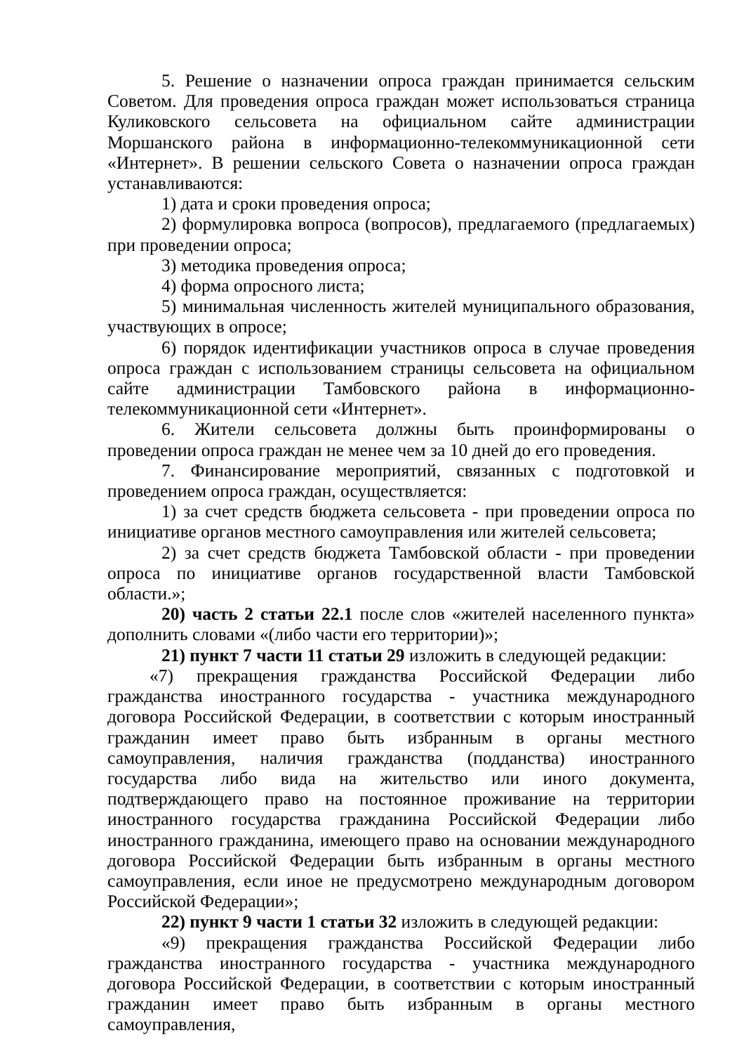5. Решение о назначении опроса граждан принимается сельским Советом. Для проведения опроса граждан может использоваться страница Куликовского сельсовета на официальном сайте администрации Моршанского района в информационно-телекоммуникационной сети «Интернет». В решении сельского Совета о назначении опроса граждан устанавливаются:
1) дата и сроки проведения опроса;
2) формулировка вопроса (вопросов), предлагаемого (предлагаемых) при проведении опроса;
3) методика проведения опроса;
4) форма опросного листа;
5) минимальная численность жителей муниципального образования, участвующих в опросе;
6) порядок идентификации участников опроса в случае проведения опроса граждан с использованием страницы сельсовета на официальном сайте администрации Тамбовского района в информационно-телекоммуникационной сети «Интернет».
6. Жители сельсовета должны быть проинформированы о проведении опроса граждан не менее чем за 10 дней до его проведения.
7. Финансирование мероприятий, связанных с подготовкой и проведением опроса граждан, осуществляется:
1) за счет средств бюджета сельсовета - при проведении опроса по инициативе органов местного самоуправления или жителей сельсовета;
2) за счет средств бюджета Тамбовской области - при проведении опроса по инициативе органов государственной власти Тамбовской области.»;
20) часть 2 статьи 22.1 после слов «жителей населенного пункта» дополнить словами «(либо части его территории)»;
21) пункт 7 части 11 статьи 29 изложить в следующей редакции:
«7) прекращения гражданства Российской Федерации либо гражданства иностранного государства - участника международного договора Российской Федерации, в соответствии с которым иностранный гражданин имеет право быть избранным в органы местного самоуправления, наличия гражданства (подданства) иностранного государства либо вида на жительство или иного документа, подтверждающего право на постоянное проживание на территории иностранного государства гражданина Российской Федерации либо иностранного гражданина, имеющего право на основании международного договора Российской Федерации быть избранным в органы местного самоуправления, если иное не предусмотрено международным договором Российской Федерации»;
22) пункт 9 части 1 статьи 32 изложить в следующей редакции:
«9) прекращения гражданства Российской Федерации либо гражданства иностранного государства - участника международного договора Российской Федерации, в соответствии с которым иностранный гражданин имеет право быть избранным в органы местного самоуправления,